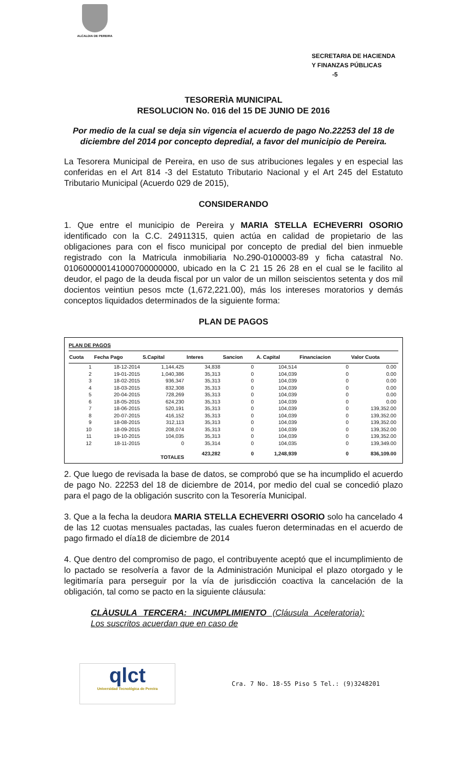ALCALDIA DE PEREIRA
SECRETARIA DE HACIENDA
Y FINANZAS PÚBLICAS
-5
TESORERÌA MUNICIPAL
RESOLUCION No. 016 del 15 DE JUNIO DE 2016
Por medio de la cual se deja sin vigencia el acuerdo de pago No.22253 del 18 de diciembre del 2014 por concepto depredial, a favor del municipio de Pereira.
La Tesorera Municipal de Pereira, en uso de sus atribuciones legales y en especial las conferidas en el Art 814 -3 del Estatuto Tributario Nacional y el Art 245 del Estatuto Tributario Municipal (Acuerdo 029 de 2015),
CONSIDERANDO
1. Que entre el municipio de Pereira y MARIA STELLA ECHEVERRI OSORIO identificado con la C.C. 24911315, quien actúa en calidad de propietario de las obligaciones para con el fisco municipal por concepto de predial del bien inmueble registrado con la Matricula inmobiliaria No.290-0100003-89 y ficha catastral No. 010600000141000700000000, ubicado en la C 21 15 26 28 en el cual se le facilito al deudor, el pago de la deuda fiscal por un valor de un millon seiscientos setenta y dos mil docientos veintiun pesos mcte (1,672,221.00), más los intereses moratorios y demás conceptos liquidados determinados de la siguiente forma:
PLAN DE PAGOS
PLAN DE PAGOS
| Cuota | Fecha Pago | S.Capital | Interes | Sancion | A. Capital | Financiacion | Valor Cuota |
| --- | --- | --- | --- | --- | --- | --- | --- |
| 1 | 18-12-2014 | 1,144,425 | 34,838 | 0 | 104,514 | 0 | 0.00 |
| 2 | 19-01-2015 | 1,040,386 | 35,313 | 0 | 104,039 | 0 | 0.00 |
| 3 | 18-02-2015 | 936,347 | 35,313 | 0 | 104,039 | 0 | 0.00 |
| 4 | 18-03-2015 | 832,308 | 35,313 | 0 | 104,039 | 0 | 0.00 |
| 5 | 20-04-2015 | 728,269 | 35,313 | 0 | 104,039 | 0 | 0.00 |
| 6 | 18-05-2015 | 624,230 | 35,313 | 0 | 104,039 | 0 | 0.00 |
| 7 | 18-06-2015 | 520,191 | 35,313 | 0 | 104,039 | 0 | 139,352.00 |
| 8 | 20-07-2015 | 416,152 | 35,313 | 0 | 104,039 | 0 | 139,352.00 |
| 9 | 18-08-2015 | 312,113 | 35,313 | 0 | 104,039 | 0 | 139,352.00 |
| 10 | 18-09-2015 | 208,074 | 35,313 | 0 | 104,039 | 0 | 139,352.00 |
| 11 | 19-10-2015 | 104,035 | 35,313 | 0 | 104,039 | 0 | 139,352.00 |
| 12 | 18-11-2015 | 0 | 35,314 | 0 | 104,035 | 0 | 139,349.00 |
| | | TOTALES | 423,282 | 0 | 1,248,939 | 0 | 836,109.00 |
2. Que luego de revisada la base de datos, se comprobó que se ha incumplido el acuerdo de pago No. 22253 del 18 de diciembre de 2014, por medio del cual se concedió plazo para el pago de la obligación suscrito con la Tesorería Municipal.
3. Que a la fecha la deudora MARIA STELLA ECHEVERRI OSORIO solo ha cancelado 4 de las 12 cuotas mensuales pactadas, las cuales fueron determinadas en el acuerdo de pago firmado el día18 de diciembre de 2014
4. Que dentro del compromiso de pago, el contribuyente aceptó que el incumplimiento de lo pactado se resolvería a favor de la Administración Municipal el plazo otorgado y le legitimaría para perseguir por la vía de jurisdicción coactiva la cancelación de la obligación, tal como se pacto en la siguiente cláusula:
CLÀUSULA TERCERA: INCUMPLIMIENTO (Cláusula Aceleratoria): Los suscritos acuerdan que en caso de
qlct
Universidad Tecnológica de Pereira
Cra. 7 No. 18-55 Piso 5 Tel.: (9)3248201